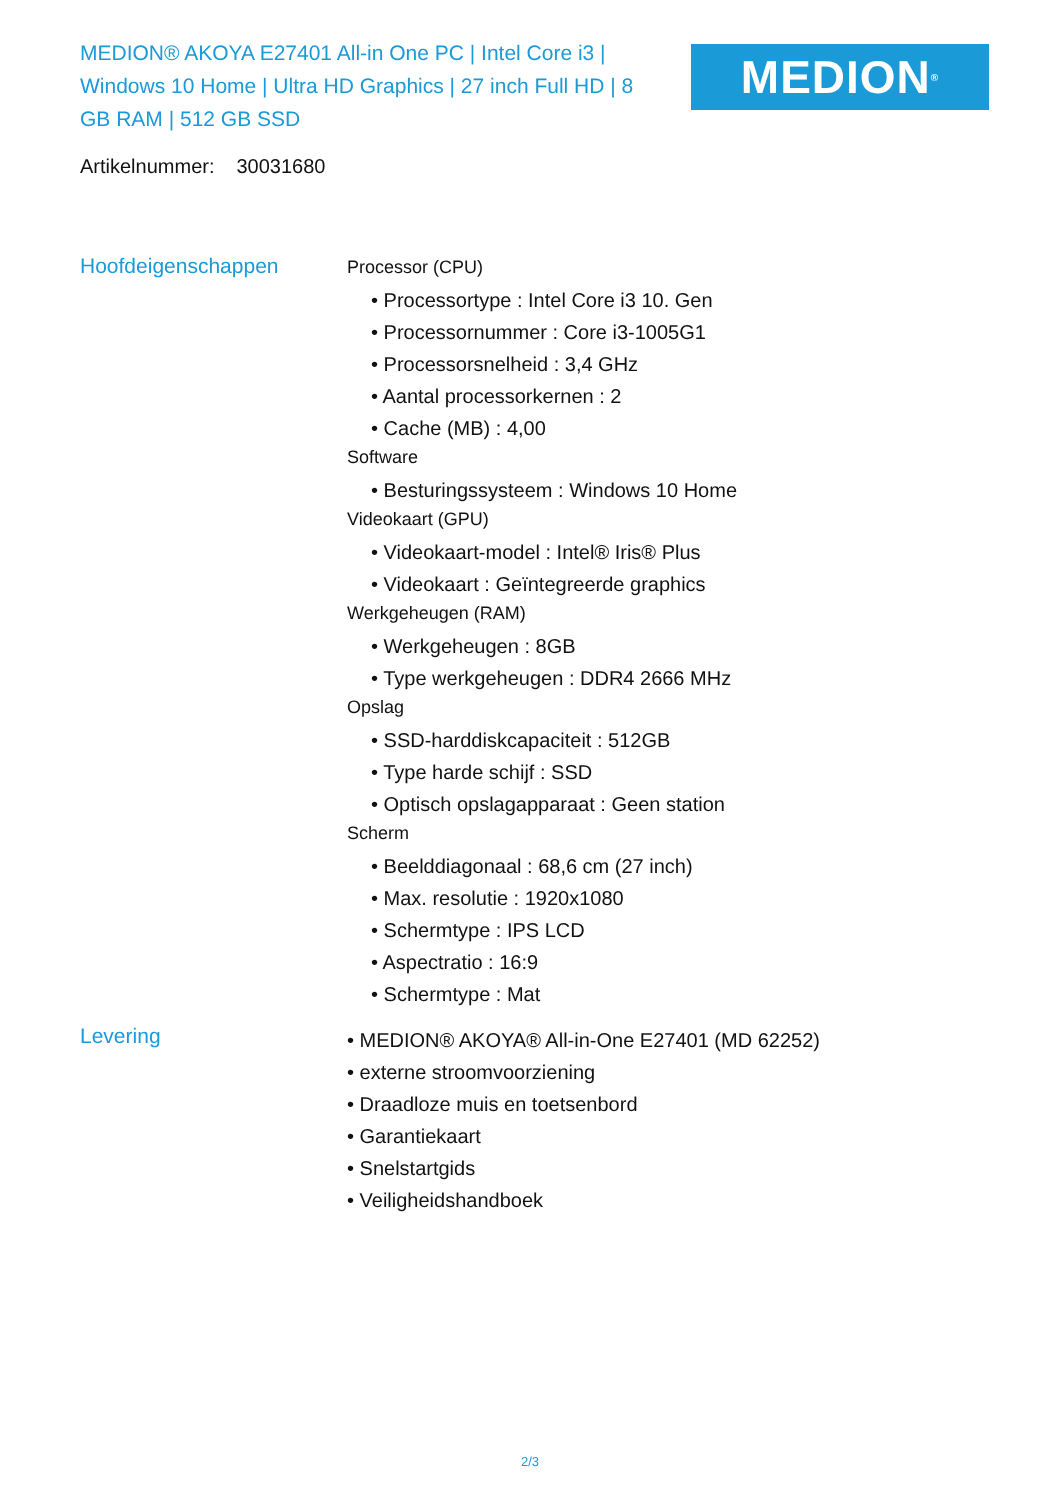MEDION® AKOYA E27401 All-in One PC | Intel Core i3 | Windows 10 Home | Ultra HD Graphics | 27 inch Full HD | 8 GB RAM | 512 GB SSD
MEDION<sup>®</sup>
Artikelnummer: 30031680
Hoofdeigenschappen
Processor (CPU)
• Processortype : Intel Core i3 10. Gen
• Processornummer : Core i3-1005G1
• Processorsnelheid : 3,4 GHz
• Aantal processorkernen : 2
• Cache (MB) : 4,00
Software
• Besturingssysteem : Windows 10 Home
Videokaart (GPU)
• Videokaart-model : Intel® Iris® Plus
• Videokaart : Geïntegreerde graphics
Werkgeheugen (RAM)
• Werkgeheugen : 8GB
• Type werkgeheugen : DDR4 2666 MHz
Opslag
• SSD-harddiskcapaciteit : 512GB
• Type harde schijf : SSD
• Optisch opslagapparaat : Geen station
Scherm
• Beelddiagonaal : 68,6 cm (27 inch)
• Max. resolutie : 1920x1080
• Schermtype : IPS LCD
• Aspectratio : 16:9
• Schermtype : Mat
Levering
• MEDION® AKOYA® All-in-One E27401 (MD 62252)
• externe stroomvoorziening
• Draadloze muis en toetsenbord
• Garantiekaart
• Snelstartgids
• Veiligheidshandboek
2/3